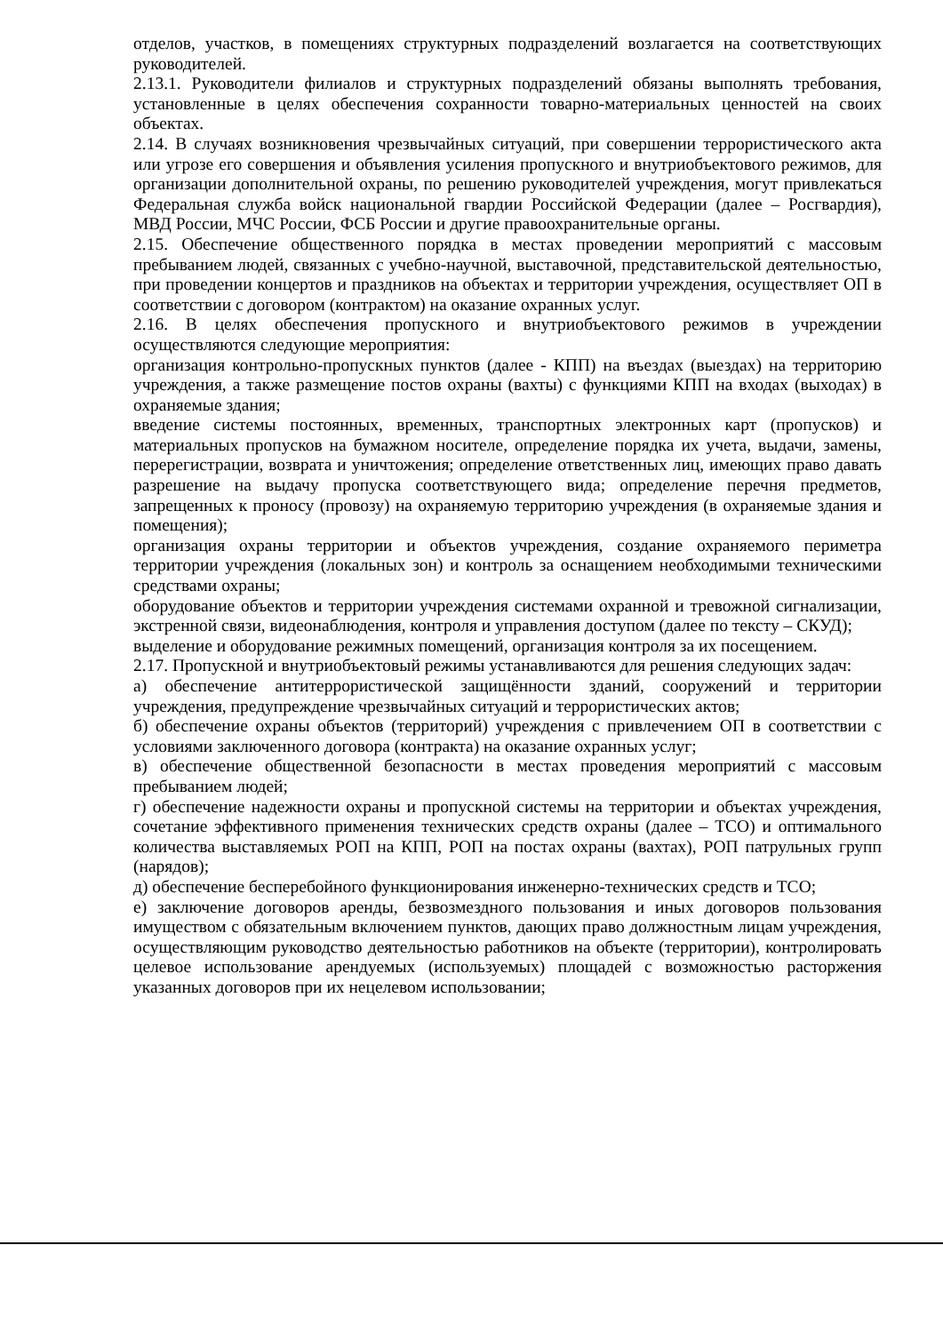отделов, участков, в помещениях структурных подразделений возлагается на соответствующих руководителей.
2.13.1. Руководители филиалов и структурных подразделений обязаны выполнять требования, установленные в целях обеспечения сохранности товарно-материальных ценностей на своих объектах.
2.14. В случаях возникновения чрезвычайных ситуаций, при совершении террористического акта или угрозе его совершения и объявления усиления пропускного и внутриобъектового режимов, для организации дополнительной охраны, по решению руководителей учреждения, могут привлекаться Федеральная служба войск национальной гвардии Российской Федерации (далее – Росгвардия), МВД России, МЧС России, ФСБ России и другие правоохранительные органы.
2.15. Обеспечение общественного порядка в местах проведении мероприятий с массовым пребыванием людей, связанных с учебно-научной, выставочной, представительской деятельностью, при проведении концертов и праздников на объектах и территории учреждения, осуществляет ОП в соответствии с договором (контрактом) на оказание охранных услуг.
2.16. В целях обеспечения пропускного и внутриобъектового режимов в учреждении осуществляются следующие мероприятия:
организация контрольно-пропускных пунктов (далее - КПП) на въездах (выездах) на территорию учреждения, а также размещение постов охраны (вахты) с функциями КПП на входах (выходах) в охраняемые здания;
введение системы постоянных, временных, транспортных электронных карт (пропусков) и материальных пропусков на бумажном носителе, определение порядка их учета, выдачи, замены, перерегистрации, возврата и уничтожения; определение ответственных лиц, имеющих право давать разрешение на выдачу пропуска соответствующего вида; определение перечня предметов, запрещенных к проносу (провозу) на охраняемую территорию учреждения (в охраняемые здания и помещения);
организация охраны территории и объектов учреждения, создание охраняемого периметра территории учреждения (локальных зон) и контроль за оснащением необходимыми техническими средствами охраны;
оборудование объектов и территории учреждения системами охранной и тревожной сигнализации, экстренной связи, видеонаблюдения, контроля и управления доступом (далее по тексту – СКУД);
выделение и оборудование режимных помещений, организация контроля за их посещением.
2.17. Пропускной и внутриобъектовый режимы устанавливаются для решения следующих задач:
а) обеспечение антитеррористической защищённости зданий, сооружений и территории учреждения, предупреждение чрезвычайных ситуаций и террористических актов;
б) обеспечение охраны объектов (территорий) учреждения с привлечением ОП в соответствии с условиями заключенного договора (контракта) на оказание охранных услуг;
в) обеспечение общественной безопасности в местах проведения мероприятий с массовым пребыванием людей;
г) обеспечение надежности охраны и пропускной системы на территории и объектах учреждения, сочетание эффективного применения технических средств охраны (далее – ТСО) и оптимального количества выставляемых РОП на КПП, РОП на постах охраны (вахтах), РОП патрульных групп (нарядов);
д) обеспечение бесперебойного функционирования инженерно-технических средств и ТСО;
е) заключение договоров аренды, безвозмездного пользования и иных договоров пользования имуществом с обязательным включением пунктов, дающих право должностным лицам учреждения, осуществляющим руководство деятельностью работников на объекте (территории), контролировать целевое использование арендуемых (используемых) площадей с возможностью расторжения указанных договоров при их нецелевом использовании;